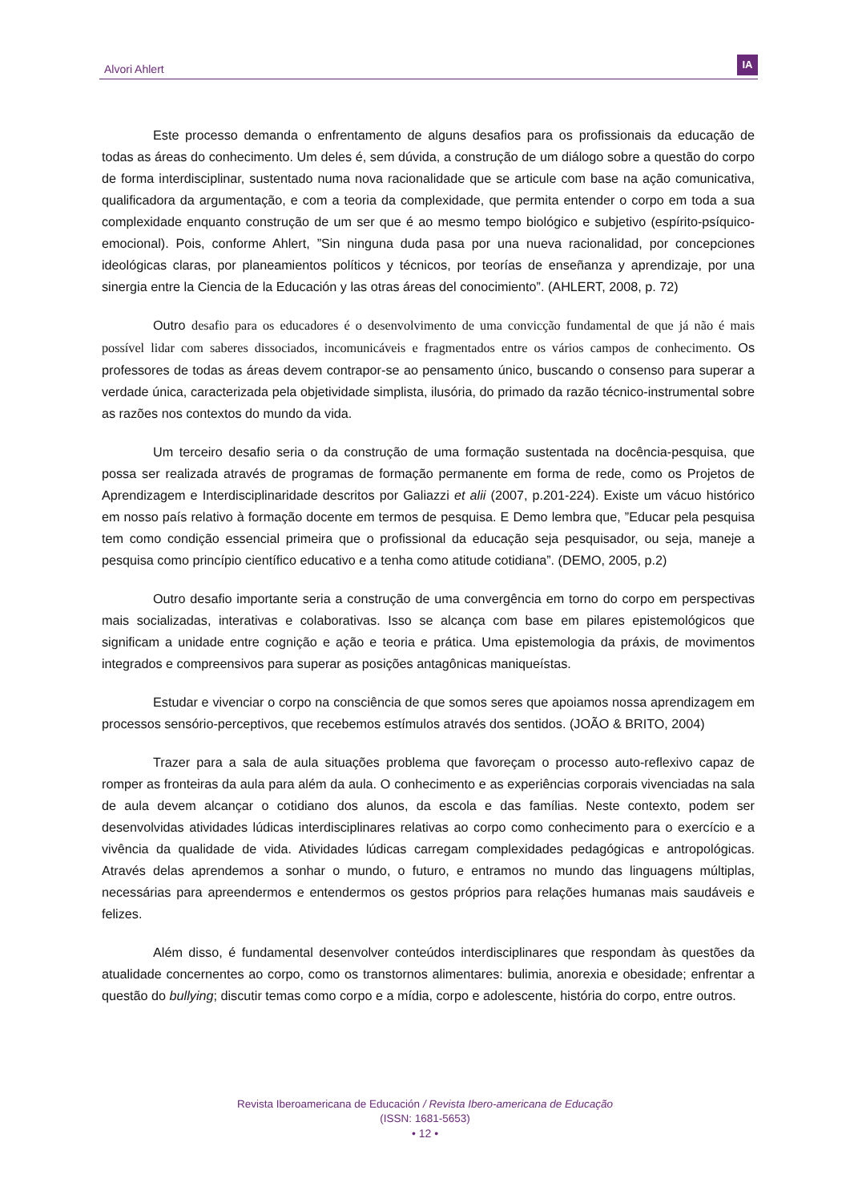Alvori Ahlert
IA
Este processo demanda o enfrentamento de alguns desafios para os profissionais da educação de todas as áreas do conhecimento. Um deles é, sem dúvida, a construção de um diálogo sobre a questão do corpo de forma interdisciplinar, sustentado numa nova racionalidade que se articule com base na ação comunicativa, qualificadora da argumentação, e com a teoria da complexidade, que permita entender o corpo em toda a sua complexidade enquanto construção de um ser que é ao mesmo tempo biológico e subjetivo (espírito-psíquico-emocional). Pois, conforme Ahlert, ”Sin ninguna duda pasa por una nueva racionalidad, por concepciones ideológicas claras, por planeamientos políticos y técnicos, por teorías de enseñanza y aprendizaje, por una sinergia entre la Ciencia de la Educación y las otras áreas del conocimiento”. (AHLERT, 2008, p. 72)
Outro desafio para os educadores é o desenvolvimento de uma convicção fundamental de que já não é mais possível lidar com saberes dissociados, incomunicáveis e fragmentados entre os vários campos de conhecimento. Os professores de todas as áreas devem contrapor-se ao pensamento único, buscando o consenso para superar a verdade única, caracterizada pela objetividade simplista, ilusória, do primado da razão técnico-instrumental sobre as razões nos contextos do mundo da vida.
Um terceiro desafio seria o da construção de uma formação sustentada na docência-pesquisa, que possa ser realizada através de programas de formação permanente em forma de rede, como os Projetos de Aprendizagem e Interdisciplinaridade descritos por Galiazzi et alii (2007, p.201-224). Existe um vácuo histórico em nosso país relativo à formação docente em termos de pesquisa. E Demo lembra que, ”Educar pela pesquisa tem como condição essencial primeira que o profissional da educação seja pesquisador, ou seja, maneje a pesquisa como princípio científico educativo e a tenha como atitude cotidiana”. (DEMO, 2005, p.2)
Outro desafio importante seria a construção de uma convergência em torno do corpo em perspectivas mais socializadas, interativas e colaborativas. Isso se alcança com base em pilares epistemológicos que significam a unidade entre cognição e ação e teoria e prática. Uma epistemologia da práxis, de movimentos integrados e compreensivos para superar as posições antagônicas maniqueístas.
Estudar e vivenciar o corpo na consciência de que somos seres que apoiamos nossa aprendizagem em processos sensório-perceptivos, que recebemos estímulos através dos sentidos. (JOÃO & BRITO, 2004)
Trazer para a sala de aula situações problema que favoreçam o processo auto-reflexivo capaz de romper as fronteiras da aula para além da aula. O conhecimento e as experiências corporais vivenciadas na sala de aula devem alcançar o cotidiano dos alunos, da escola e das famílias. Neste contexto, podem ser desenvolvidas atividades lúdicas interdisciplinares relativas ao corpo como conhecimento para o exercício e a vivência da qualidade de vida. Atividades lúdicas carregam complexidades pedagógicas e antropológicas. Através delas aprendemos a sonhar o mundo, o futuro, e entramos no mundo das linguagens múltiplas, necessárias para apreendermos e entendermos os gestos próprios para relações humanas mais saudáveis e felizes.
Além disso, é fundamental desenvolver conteúdos interdisciplinares que respondam às questões da atualidade concernentes ao corpo, como os transtornos alimentares: bulimia, anorexia e obesidade; enfrentar a questão do bullying; discutir temas como corpo e a mídia, corpo e adolescente, história do corpo, entre outros.
Revista Iberoamericana de Educación / Revista Ibero-americana de Educação
(ISSN: 1681-5653)
• 12 •